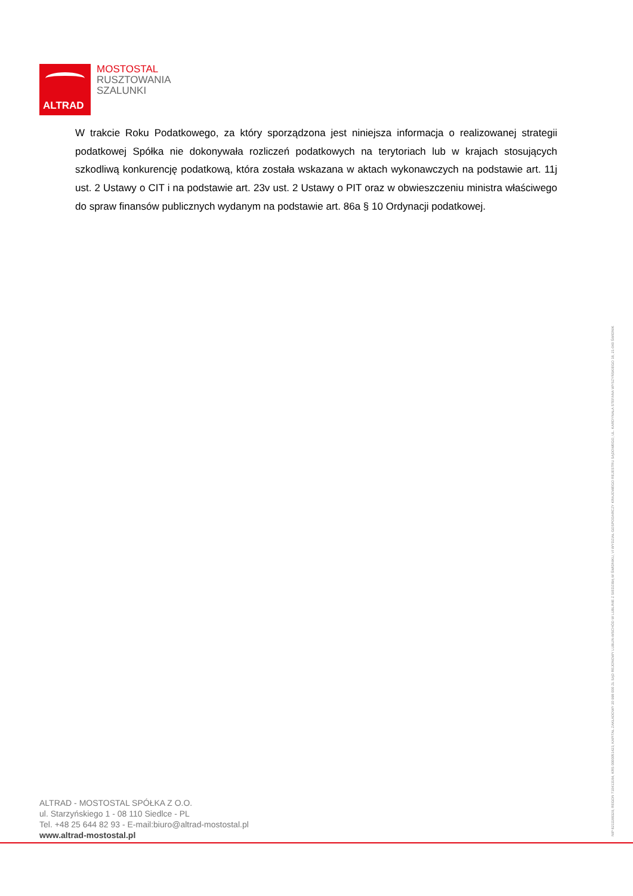ALTRAD
MOSTOSTAL
RUSZTOWANIA
SZALUNKI
W trakcie Roku Podatkowego, za który sporządzona jest niniejsza informacja o realizowanej strategii podatkowej Spółka nie dokonywała rozliczeń podatkowych na terytoriach lub w krajach stosujących szkodliwą konkurencję podatkową, która została wskazana w aktach wykonawczych na podstawie art. 11j ust. 2 Ustawy o CIT i na podstawie art. 23v ust. 2 Ustawy o PIT oraz w obwieszczeniu ministra właściwego do spraw finansów publicznych wydanym na podstawie art. 86a § 10 Ordynacji podatkowej.
NIP 8211188329, REGON 710413184, KRS 0000051423, KAPITAŁ ZAKŁADOWY 20 998 000 ZŁ SĄD REJONOWY LUBLIN-WSCHÓD W LUBLINIE Z SIEDZIBĄ W ŚWIDNIKU, VI WYDZIAŁ GOSPODARCZY KRAJOWEGO REJESTRU SĄDOWEGO, UL. KARDYNAŁA STEFANA WYSZYŃSKIEGO 18, 21-040 ŚWIDNIK
ALTRAD - MOSTOSTAL SPÓŁKA Z O.O.
ul. Starzyńskiego 1 - 08 110 Siedlce - PL
Tel. +48 25 644 82 93 - E-mail:biuro@altrad-mostostal.pl
www.altrad-mostostal.pl